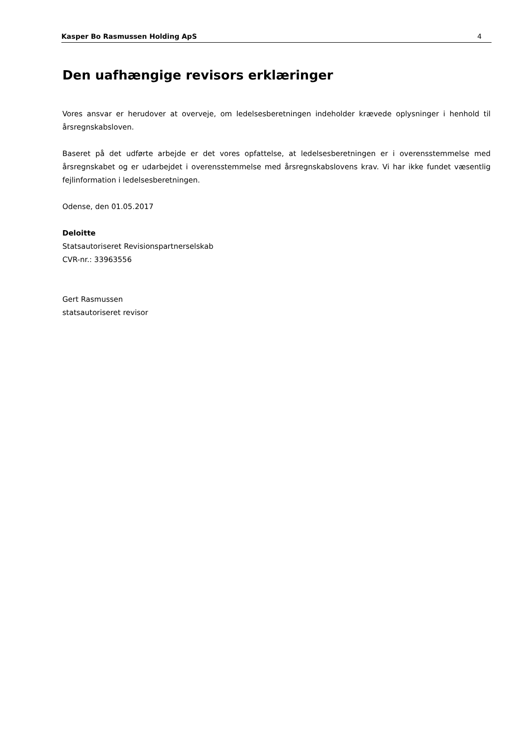Kasper Bo Rasmussen Holding ApS 4
Den uafhængige revisors erklæringer
Vores ansvar er herudover at overveje, om ledelsesberetningen indeholder krævede oplysninger i henhold til årsregnskabsloven.
Baseret på det udførte arbejde er det vores opfattelse, at ledelsesberetningen er i overensstemmelse med årsregnskabet og er udarbejdet i overensstemmelse med årsregnskabslovens krav. Vi har ikke fundet væsentlig fejlinformation i ledelsesberetningen.
Odense, den 01.05.2017
Deloitte
Statsautoriseret Revisionspartnerselskab
CVR-nr.: 33963556
Gert Rasmussen
statsautoriseret revisor